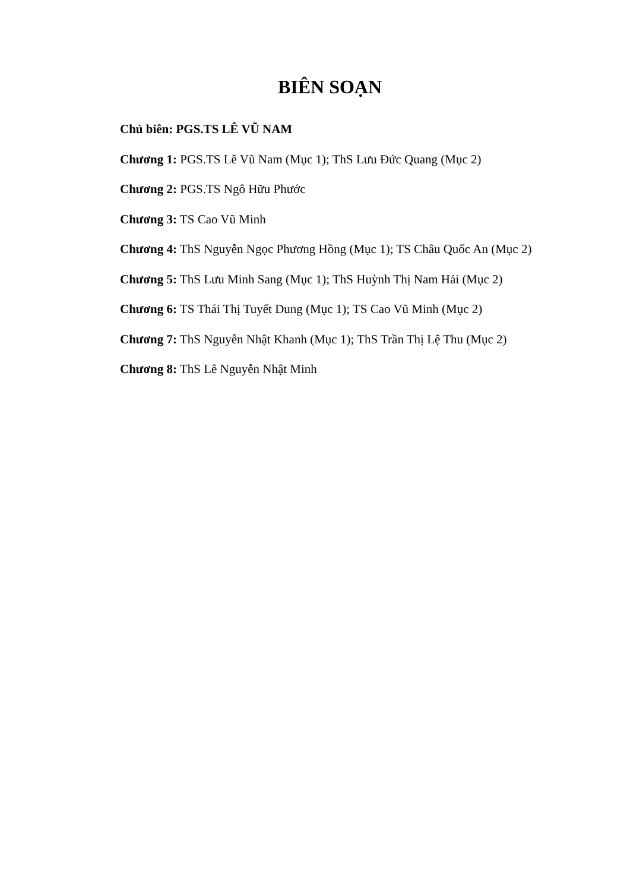BIÊN SOẠN
Chủ biên: PGS.TS LÊ VŨ NAM
Chương 1: PGS.TS Lê Vũ Nam (Mục 1); ThS Lưu Đức Quang (Mục 2)
Chương 2: PGS.TS Ngô Hữu Phước
Chương 3: TS Cao Vũ Minh
Chương 4: ThS Nguyễn Ngọc Phương Hồng (Mục 1); TS Châu Quốc An (Mục 2)
Chương 5: ThS Lưu Minh Sang (Mục 1); ThS Huỳnh Thị Nam Hải (Mục 2)
Chương 6: TS Thái Thị Tuyết Dung (Mục 1); TS Cao Vũ Minh (Mục 2)
Chương 7: ThS Nguyễn Nhật Khanh (Mục 1); ThS Trần Thị Lệ Thu (Mục 2)
Chương 8: ThS Lê Nguyễn Nhật Minh